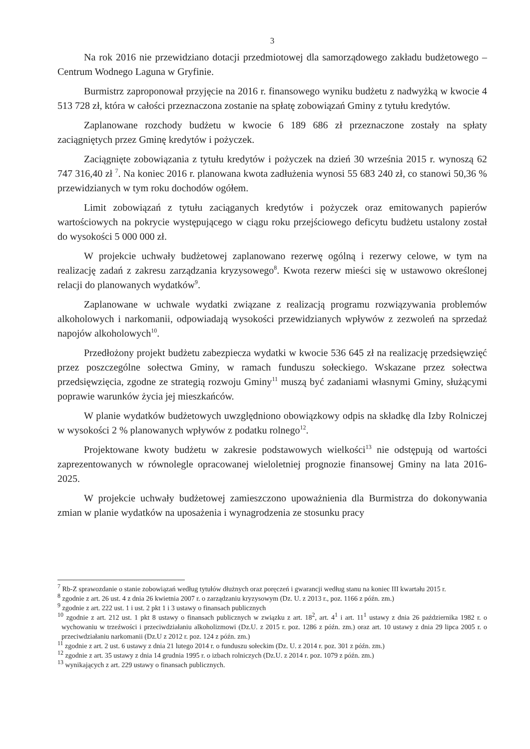3
Na rok 2016 nie przewidziano dotacji przedmiotowej dla samorządowego zakładu budżetowego – Centrum Wodnego Laguna w Gryfinie.
Burmistrz zaproponował przyjęcie na 2016 r. finansowego wyniku budżetu z nadwyżką w kwocie 4 513 728 zł, która w całości przeznaczona zostanie na spłatę zobowiązań Gminy z tytułu kredytów.
Zaplanowane rozchody budżetu w kwocie 6 189 686 zł przeznaczone zostały na spłaty zaciągniętych przez Gminę kredytów i pożyczek.
Zaciągnięte zobowiązania z tytułu kredytów i pożyczek na dzień 30 września 2015 r. wynoszą 62 747 316,40 zł <sup>7</sup>. Na koniec 2016 r. planowana kwota zadłużenia wynosi 55 683 240 zł, co stanowi 50,36 % przewidzianych w tym roku dochodów ogółem.
Limit zobowiązań z tytułu zaciąganych kredytów i pożyczek oraz emitowanych papierów wartościowych na pokrycie występującego w ciągu roku przejściowego deficytu budżetu ustalony został do wysokości 5 000 000 zł.
W projekcie uchwały budżetowej zaplanowano rezerwę ogólną i rezerwy celowe, w tym na realizację zadań z zakresu zarządzania kryzysowego<sup>8</sup>. Kwota rezerw mieści się w ustawowo określonej relacji do planowanych wydatków<sup>9</sup>.
Zaplanowane w uchwale wydatki związane z realizacją programu rozwiązywania problemów alkoholowych i narkomanii, odpowiadają wysokości przewidzianych wpływów z zezwoleń na sprzedaż napojów alkoholowych<sup>10</sup>.
Przedłożony projekt budżetu zabezpiecza wydatki w kwocie 536 645 zł na realizację przedsięwzięć przez poszczególne sołectwa Gminy, w ramach funduszu sołeckiego. Wskazane przez sołectwa przedsięwzięcia, zgodne ze strategią rozwoju Gminy<sup>11</sup> muszą być zadaniami własnymi Gminy, służącymi poprawie warunków życia jej mieszkańców.
W planie wydatków budżetowych uwzględniono obowiązkowy odpis na składkę dla Izby Rolniczej w wysokości 2 % planowanych wpływów z podatku rolnego<sup>12</sup>.
Projektowane kwoty budżetu w zakresie podstawowych wielkości<sup>13</sup> nie odstępują od wartości zaprezentowanych w równolegle opracowanej wieloletniej prognozie finansowej Gminy na lata 2016-2025.
W projekcie uchwały budżetowej zamieszczono upoważnienia dla Burmistrza do dokonywania zmian w planie wydatków na uposażenia i wynagrodzenia ze stosunku pracy
<sup>7</sup> Rb-Z sprawozdanie o stanie zobowiązań według tytułów dłużnych oraz poręczeń i gwarancji według stanu na koniec III kwartału 2015 r.
<sup>8</sup> zgodnie z art. 26 ust. 4 z dnia 26 kwietnia 2007 r. o zarządzaniu kryzysowym (Dz. U. z 2013 r., poz. 1166 z późn. zm.)
<sup>9</sup> zgodnie z art. 222 ust. 1 i ust. 2 pkt 1 i 3 ustawy o finansach publicznych
<sup>10</sup> zgodnie z art. 212 ust. 1 pkt 8 ustawy o finansach publicznych w związku z art. 18<sup>2</sup>, art. 4<sup>1</sup> i art. 11<sup>1</sup> ustawy z dnia 26 października 1982 r. o wychowaniu w trzeźwości i przeciwdziałaniu alkoholizmowi (Dz.U. z 2015 r. poz. 1286 z późn. zm.) oraz art. 10 ustawy z dnia 29 lipca 2005 r. o przeciwdziałaniu narkomanii (Dz.U z 2012 r. poz. 124 z późn. zm.)
<sup>11</sup> zgodnie z art. 2 ust. 6 ustawy z dnia 21 lutego 2014 r. o funduszu sołeckim (Dz. U. z 2014 r. poz. 301 z późn. zm.)
<sup>12</sup> zgodnie z art. 35 ustawy z dnia 14 grudnia 1995 r. o izbach rolniczych (Dz.U. z 2014 r. poz. 1079 z późn. zm.)
<sup>13</sup> wynikających z art. 229 ustawy o finansach publicznych.